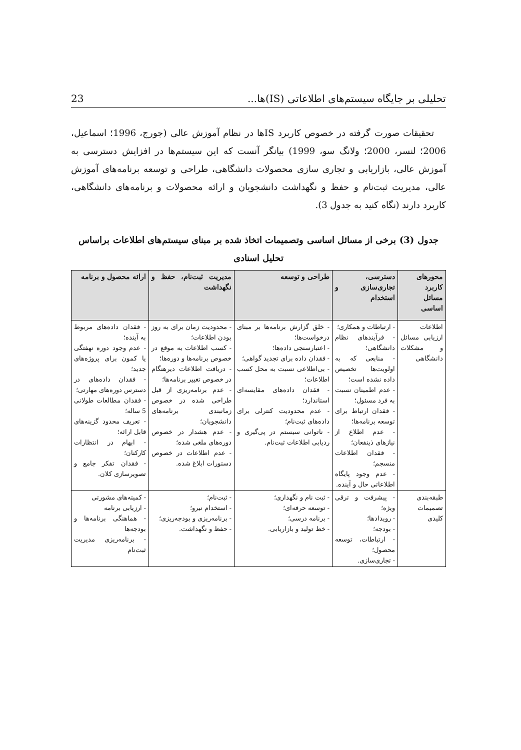تحلیلی بر جایگاه سیستم‌های اطلاعاتی (IS)ها... 23
تحقیقات صورت گرفته در خصوص کاربرد ISها در نظام آموزش عالی (جورج، 1996؛ اسماعیل، 2006؛ لنسر، 2000؛ ولانگ سو، 1999) بیانگر آنست که این سیستم‌ها در افزایش دسترسی به آموزش عالی، بازاریابی و تجاری سازی محصولات دانشگاهی، طراحی و توسعه برنامه‌های آموزش عالی، مدیریت ثبت‌نام و حفظ و نگهداشت دانشجویان و ارائه محصولات و برنامه‌های دانشگاهی، کاربرد دارند (نگاه کنید به جدول 3).
جدول (3) برخی از مسائل اساسی وتصمیمات اتخاذ شده بر مبنای سیستم‌های اطلاعات براساس تحلیل اسنادی
| محورهای کاربرد مسائل اساسی | دسترسی، تجاری‌سازی و استخدام | طراحی و توسعه | مدیریت ثبت‌نام، حفظ و نگهداشت | ارائه محصول و برنامه |
| --- | --- | --- | --- | --- |
| اطلاعات ارزیابی مسائل و مشکلات دانشگاهی | - ارتباطات و همکاری؛ - فرآیندهای نظام دانشگاهی؛ - منابعی که به اولویت‌ها تخصیص داده نشده است؛ - عدم اطمینان نسبت به فرد مسئول؛ - فقدان ارتباط برای توسعه برنامه‌ها؛ - عدم اطلاع از نیازهای ذینفعان؛ - فقدان اطلاعات منسجم؛ - عدم وجود پایگاه اطلاعاتی حال و آینده. | - خلق گزارش برنامه‌ها بر مبنای درخواست‌ها؛ - اعتبارسنجی داده‌ها؛ - فقدان داده برای تجدید گواهی؛ - بی‌اطلاعی نسبت به محل کسب اطلاعات؛ - فقدان داده‌های مقایسه‌ای استاندارد؛ - عدم محدودیت کنترلی برای داده‌های ثبت‌نام؛ - ناتوانی سیستم در پی‌گیری و ردیابی اطلاعات ثبت‌نام. | - محدودیت زمان برای به روز بودن اطلاعات؛ - کسب اطلاعات به موقع در خصوص برنامه‌ها و دوره‌ها؛ - دریافت اطلاعات دیرهنگام در خصوص تغییر برنامه‌ها؛ - عدم برنامه‌ریزی از قبل طراحی شده در خصوص زمانبندی برنامه‌های دانشجویان؛ - عدم هشدار در خصوص دوره‌های ملغی شده؛ - عدم اطلاعات در خصوص دستورات ابلاغ شده. | - فقدان داده‌های مربوط به آینده؛ - عدم وجود دوره نهفتگی یا کمون برای پروژه‌های جدید؛ - فقدان داده‌های در دسترس دوره‌های مهارتی؛ - فقدان مطالعات طولانی 5 ساله؛ - تعریف محدود گزینه‌های قابل ارائه؛ - ابهام در انتظارات کارکنان؛ - فقدان تفکر جامع و تصویرسازی کلان. |
| طبقه‌بندی تصمیمات کلیدی | - پیشرفت و ترقی ویژه؛ - رویدادها؛ - بودجه؛ - ارتباطات، توسعه محصول؛ - تجاری‌سازی. | - ثبت نام و نگهداری؛ - توسعه حرفه‌ای؛ - برنامه درسی؛ - خط تولید و بازاریابی. | - ثبت‌نام؛ - استخدام نیرو؛ - برنامه‌ریزی و بودجه‌ریزی؛ - حفظ و نگهداشت. | - کمیته‌های مشورتی - ارزیابی برنامه - هماهنگی برنامه‌ها و بودجه‌ها - برنامه‌ریزی مدیریت ثبت‌نام |